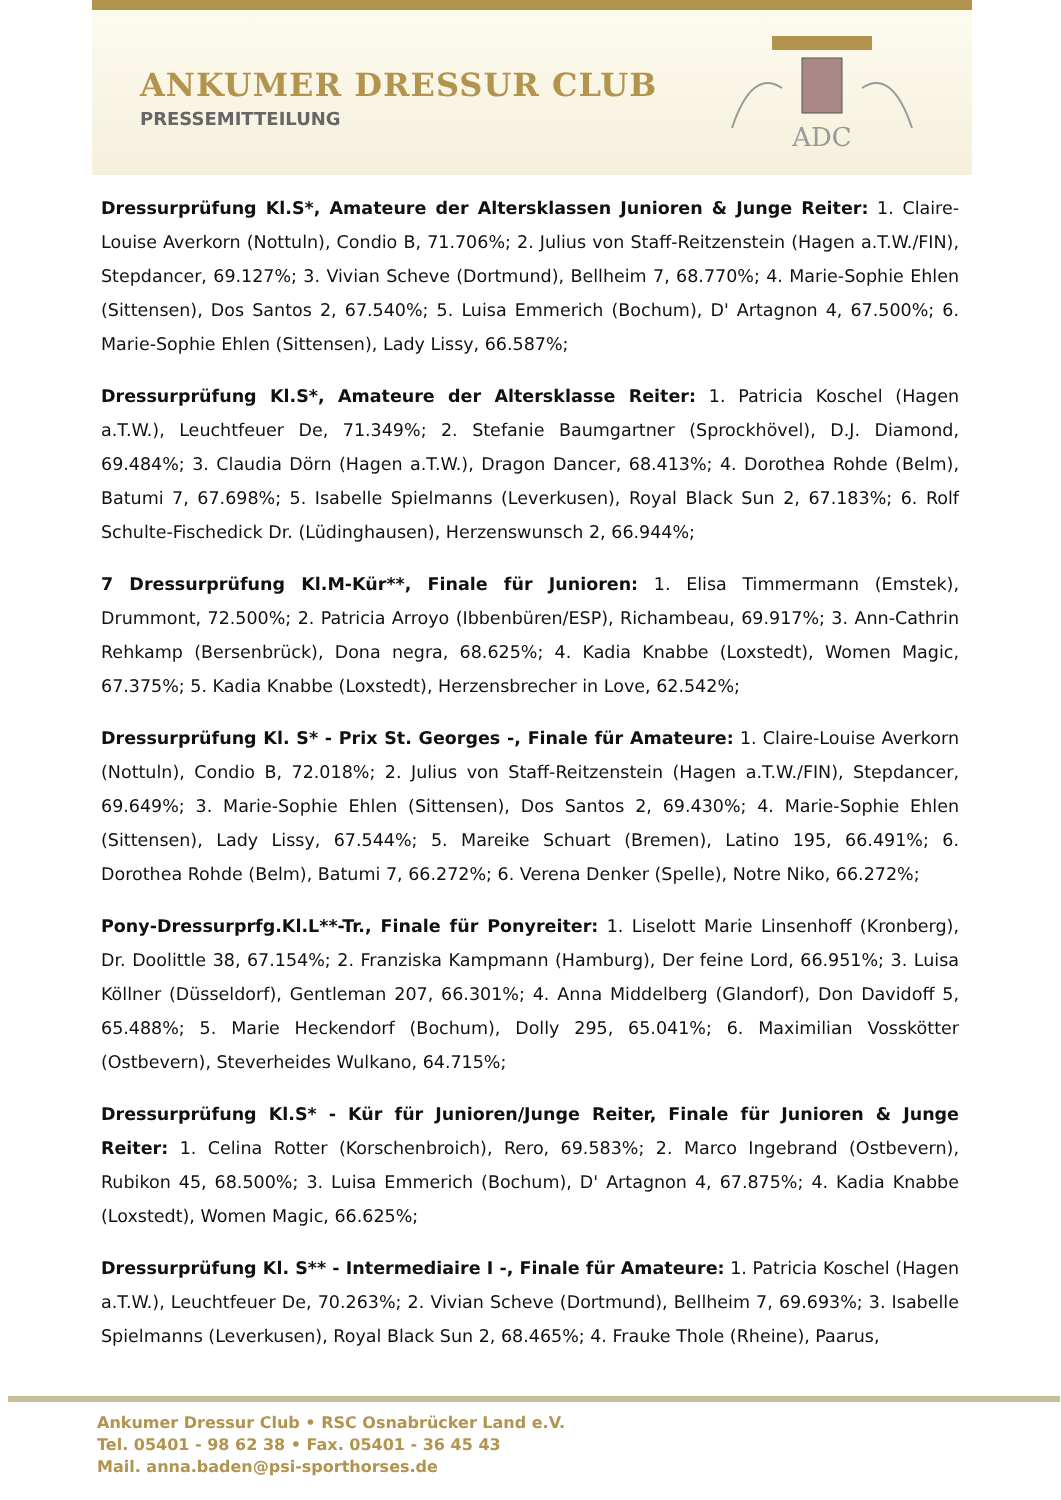ANKUMER DRESSUR CLUB
PRESSEMITTEILUNG
ADC
Dressurprüfung Kl.S*, Amateure der Altersklassen Junioren & Junge Reiter: 1. Claire-Louise Averkorn (Nottuln), Condio B, 71.706%; 2. Julius von Staff-Reitzenstein (Hagen a.T.W./FIN), Stepdancer, 69.127%; 3. Vivian Scheve (Dortmund), Bellheim 7, 68.770%; 4. Marie-Sophie Ehlen (Sittensen), Dos Santos 2, 67.540%; 5. Luisa Emmerich (Bochum), D' Artagnon 4, 67.500%; 6. Marie-Sophie Ehlen (Sittensen), Lady Lissy, 66.587%;
Dressurprüfung Kl.S*, Amateure der Altersklasse Reiter: 1. Patricia Koschel (Hagen a.T.W.), Leuchtfeuer De, 71.349%; 2. Stefanie Baumgartner (Sprockhövel), D.J. Diamond, 69.484%; 3. Claudia Dörn (Hagen a.T.W.), Dragon Dancer, 68.413%; 4. Dorothea Rohde (Belm), Batumi 7, 67.698%; 5. Isabelle Spielmanns (Leverkusen), Royal Black Sun 2, 67.183%; 6. Rolf Schulte-Fischedick Dr. (Lüdinghausen), Herzenswunsch 2, 66.944%;
7 Dressurprüfung Kl.M-Kür**, Finale für Junioren: 1. Elisa Timmermann (Emstek), Drummont, 72.500%; 2. Patricia Arroyo (Ibbenbüren/ESP), Richambeau, 69.917%; 3. Ann-Cathrin Rehkamp (Bersenbrück), Dona negra, 68.625%; 4. Kadia Knabbe (Loxstedt), Women Magic, 67.375%; 5. Kadia Knabbe (Loxstedt), Herzensbrecher in Love, 62.542%;
Dressurprüfung Kl. S* - Prix St. Georges -, Finale für Amateure: 1. Claire-Louise Averkorn (Nottuln), Condio B, 72.018%; 2. Julius von Staff-Reitzenstein (Hagen a.T.W./FIN), Stepdancer, 69.649%; 3. Marie-Sophie Ehlen (Sittensen), Dos Santos 2, 69.430%; 4. Marie-Sophie Ehlen (Sittensen), Lady Lissy, 67.544%; 5. Mareike Schuart (Bremen), Latino 195, 66.491%; 6. Dorothea Rohde (Belm), Batumi 7, 66.272%; 6. Verena Denker (Spelle), Notre Niko, 66.272%;
Pony-Dressurprfg.Kl.L**-Tr., Finale für Ponyreiter: 1. Liselott Marie Linsenhoff (Kronberg), Dr. Doolittle 38, 67.154%; 2. Franziska Kampmann (Hamburg), Der feine Lord, 66.951%; 3. Luisa Köllner (Düsseldorf), Gentleman 207, 66.301%; 4. Anna Middelberg (Glandorf), Don Davidoff 5, 65.488%; 5. Marie Heckendorf (Bochum), Dolly 295, 65.041%; 6. Maximilian Vosskötter (Ostbevern), Steverheides Wulkano, 64.715%;
Dressurprüfung Kl.S* - Kür für Junioren/Junge Reiter, Finale für Junioren & Junge Reiter: 1. Celina Rotter (Korschenbroich), Rero, 69.583%; 2. Marco Ingebrand (Ostbevern), Rubikon 45, 68.500%; 3. Luisa Emmerich (Bochum), D' Artagnon 4, 67.875%; 4. Kadia Knabbe (Loxstedt), Women Magic, 66.625%;
Dressurprüfung Kl. S** - Intermediaire I -, Finale für Amateure: 1. Patricia Koschel (Hagen a.T.W.), Leuchtfeuer De, 70.263%; 2. Vivian Scheve (Dortmund), Bellheim 7, 69.693%; 3. Isabelle Spielmanns (Leverkusen), Royal Black Sun 2, 68.465%; 4. Frauke Thole (Rheine), Paarus,
Ankumer Dressur Club • RSC Osnabrücker Land e.V.
Tel. 05401 - 98 62 38 • Fax. 05401 - 36 45 43
Mail. anna.baden@psi-sporthorses.de